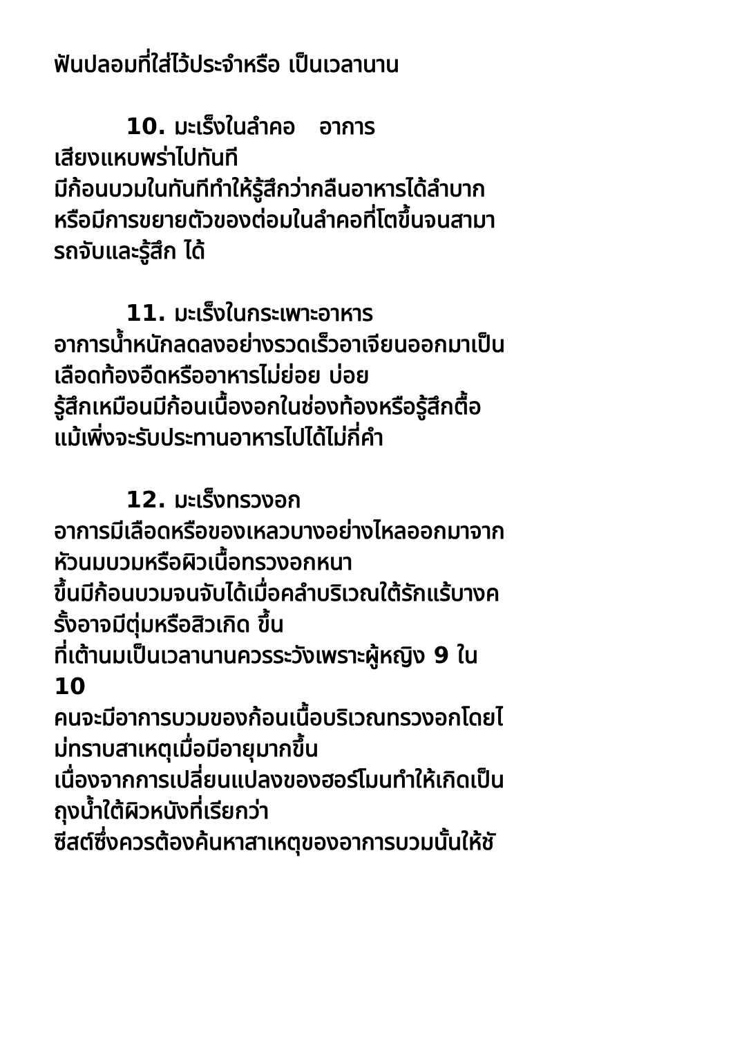ฟันปลอมที่ใส่ไว้ประจำหรือ เป็นเวลานาน
10. มะเร็งในลำคอ อาการ
เสียงแหบพร่าไปทันที
มีก้อนบวมในทันทีทำให้รู้สึกว่ากลืนอาหารได้ลำบาก
หรือมีการขยายตัวของต่อมในลำคอที่โตขึ้นจนสามา
รถจับและรู้สึก ได้
11. มะเร็งในกระเพาะอาหาร
อาการน้ำหนักลดลงอย่างรวดเร็วอาเจียนออกมาเป็น
เลือดท้องอืดหรืออาหารไม่ย่อย บ่อย
รู้สึกเหมือนมีก้อนเนื้องอกในช่องท้องหรือรู้สึกตื้อ
แม้เพิ่งจะรับประทานอาหารไปได้ไม่กี่คำ
12. มะเร็งทรวงอก
อาการมีเลือดหรือของเหลวบางอย่างไหลออกมาจาก
หัวนมบวมหรือผิวเนื้อทรวงอกหนา
ขึ้นมีก้อนบวมจนจับได้เมื่อคลำบริเวณใต้รักแร้บางค
รั้งอาจมีตุ่มหรือสิวเกิด ขึ้น
ที่เต้านมเป็นเวลานานควรระวังเพราะผู้หญิง 9 ใน
10
คนจะมีอาการบวมของก้อนเนื้อบริเวณทรวงอกโดยไ
ม่ทราบสาเหตุเมื่อมีอายุมากขึ้น
เนื่องจากการเปลี่ยนแปลงของฮอร์โมนทำให้เกิดเป็น
ถุงน้ำใต้ผิวหนังที่เรียกว่า
ซีสต์ซึ่งควรต้องค้นหาสาเหตุของอาการบวมนั้นให้ชั